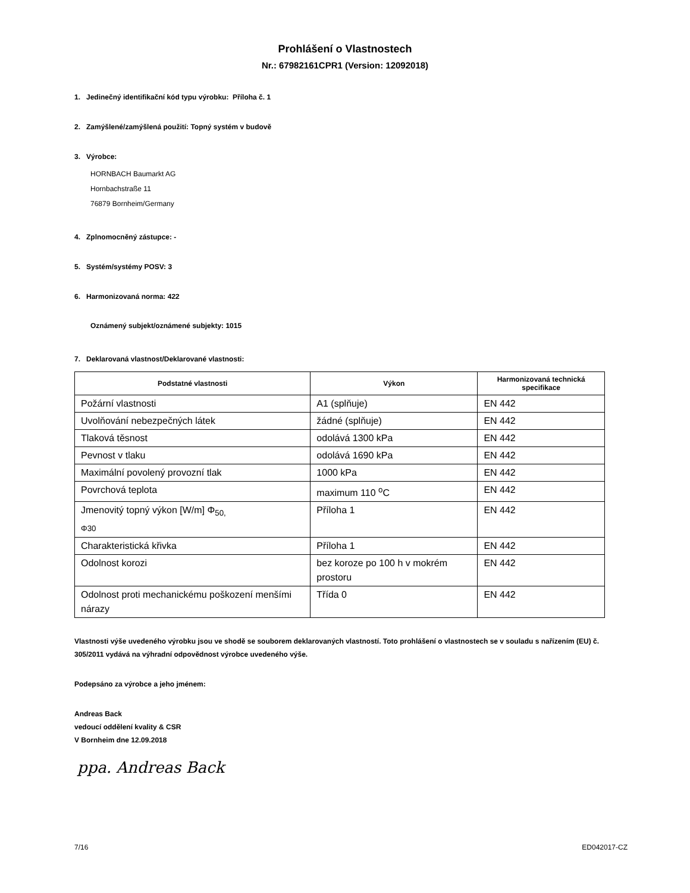Prohlášení o Vlastnostech
Nr.: 67982161CPR1 (Version: 12092018)
1. Jedinečný identifikační kód typu výrobku: Příloha č. 1
2. Zamýšlené/zamýšlená použití: Topný systém v budově
3. Výrobce:
HORNBACH Baumarkt AG
Hornbachstraße 11
76879 Bornheim/Germany
4. Zplnomocněný zástupce: -
5. Systém/systémy POSV: 3
6. Harmonizovaná norma: 422
Oznámený subjekt/oznámené subjekty: 1015
7. Deklarovaná vlastnost/Deklarované vlastnosti:
| Podstatné vlastnosti | Výkon | Harmonizovaná technická specifikace |
| --- | --- | --- |
| Požární vlastnosti | A1 (splňuje) | EN 442 |
| Uvolňování nebezpečných látek | žádné (splňuje) | EN 442 |
| Tlaková těsnost | odolává 1300 kPa | EN 442 |
| Pevnost v tlaku | odolává 1690 kPa | EN 442 |
| Maximální povolený provozní tlak | 1000 kPa | EN 442 |
| Povrchová teplota | maximum 110 <sup>o</sup>C | EN 442 |
| Jmenovitý topný výkon [W/m] Φ<sub>50,</sub> Φ30 | Příloha 1 | EN 442 |
| Charakteristická křivka | Příloha 1 | EN 442 |
| Odolnost korozi | bez koroze po 100 h v mokrém prostoru | EN 442 |
| Odolnost proti mechanickému poškození menšími nárazy | Třída 0 | EN 442 |
Vlastnosti výše uvedeného výrobku jsou ve shodě se souborem deklarovaných vlastností. Toto prohlášení o vlastnostech se v souladu s nařízením (EU) č. 305/2011 vydává na výhradní odpovědnost výrobce uvedeného výše.
Podepsáno za výrobce a jeho jménem:
Andreas Back
vedoucí oddělení kvality & CSR
V Bornheim dne 12.09.2018
ppa. Andreas Back
7/16 ED042017-CZ